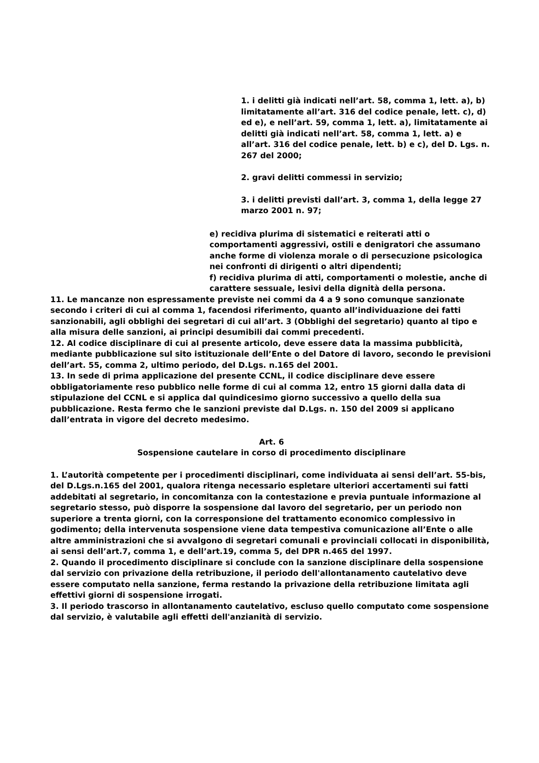1. i delitti già indicati nell’art. 58, comma 1, lett. a), b) limitatamente all’art. 316 del codice penale, lett. c), d) ed e), e nell’art. 59, comma 1, lett. a), limitatamente ai delitti già indicati nell’art. 58, comma 1, lett. a) e all’art. 316 del codice penale, lett. b) e c), del D. Lgs. n. 267 del 2000;
2. gravi delitti commessi in servizio;
3. i delitti previsti dall’art. 3, comma 1, della legge 27 marzo 2001 n. 97;
e) recidiva plurima di sistematici e reiterati atti o comportamenti aggressivi, ostili e denigratori che assumano anche forme di violenza morale o di persecuzione psicologica nei confronti di dirigenti o altri dipendenti;
f) recidiva plurima di atti, comportamenti o molestie, anche di carattere sessuale, lesivi della dignità della persona.
11. Le mancanze non espressamente previste nei commi da 4 a 9 sono comunque sanzionate secondo i criteri di cui al comma 1, facendosi riferimento, quanto all’individuazione dei fatti sanzionabili, agli obblighi dei segretari di cui all’art. 3 (Obblighi del segretario) quanto al tipo e alla misura delle sanzioni, ai principi desumibili dai commi precedenti.
12. Al codice disciplinare di cui al presente articolo, deve essere data la massima pubblicità, mediante pubblicazione sul sito istituzionale dell’Ente o del Datore di lavoro, secondo le previsioni dell’art. 55, comma 2, ultimo periodo, del D.Lgs. n.165 del 2001.
13. In sede di prima applicazione del presente CCNL, il codice disciplinare deve essere obbligatoriamente reso pubblico nelle forme di cui al comma 12, entro 15 giorni dalla data di stipulazione del CCNL e si applica dal quindicesimo giorno successivo a quello della sua pubblicazione. Resta fermo che le sanzioni previste dal D.Lgs. n. 150 del 2009 si applicano dall’entrata in vigore del decreto medesimo.
Art. 6
Sospensione cautelare in corso di procedimento disciplinare
1. L’autorità competente per i procedimenti disciplinari, come individuata ai sensi dell’art. 55-bis, del D.Lgs.n.165 del 2001, qualora ritenga necessario espletare ulteriori accertamenti sui fatti addebitati al segretario, in concomitanza con la contestazione e previa puntuale informazione al segretario stesso, può disporre la sospensione dal lavoro del segretario, per un periodo non superiore a trenta giorni, con la corresponsione del trattamento economico complessivo in godimento; della intervenuta sospensione viene data tempestiva comunicazione all’Ente o alle altre amministrazioni che si avvalgono di segretari comunali e provinciali collocati in disponibilità, ai sensi dell’art.7, comma 1, e dell’art.19, comma 5, del DPR n.465 del 1997.
2. Quando il procedimento disciplinare si conclude con la sanzione disciplinare della sospensione dal servizio con privazione della retribuzione, il periodo dell'allontanamento cautelativo deve essere computato nella sanzione, ferma restando la privazione della retribuzione limitata agli effettivi giorni di sospensione irrogati.
3. Il periodo trascorso in allontanamento cautelativo, escluso quello computato come sospensione dal servizio, è valutabile agli effetti dell'anzianità di servizio.